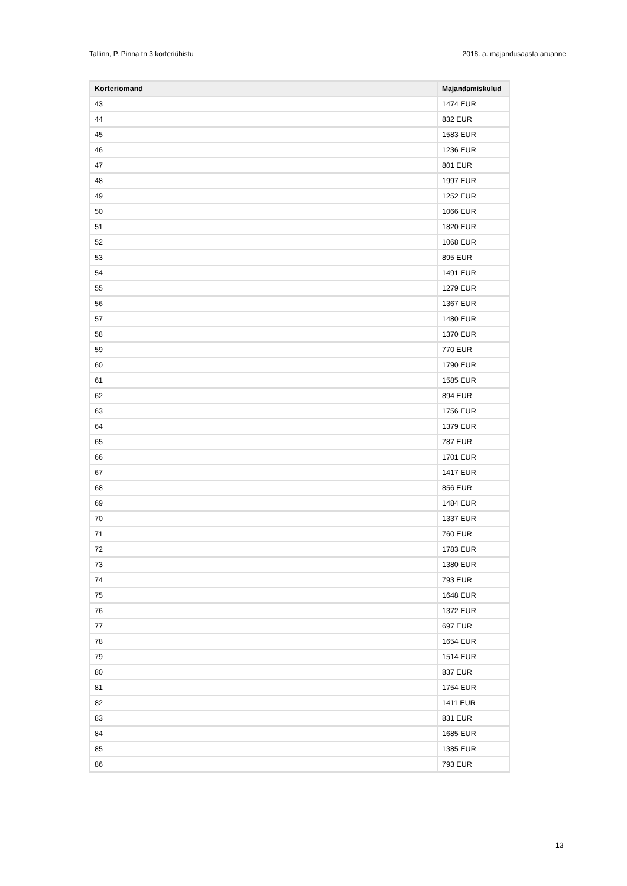Tallinn, P. Pinna tn 3 korteriühistu 2018. a. majandusaasta aruanne
| Korteriomand | Majandamiskulud |
| --- | --- |
| 43 | 1474 EUR |
| 44 | 832 EUR |
| 45 | 1583 EUR |
| 46 | 1236 EUR |
| 47 | 801 EUR |
| 48 | 1997 EUR |
| 49 | 1252 EUR |
| 50 | 1066 EUR |
| 51 | 1820 EUR |
| 52 | 1068 EUR |
| 53 | 895 EUR |
| 54 | 1491 EUR |
| 55 | 1279 EUR |
| 56 | 1367 EUR |
| 57 | 1480 EUR |
| 58 | 1370 EUR |
| 59 | 770 EUR |
| 60 | 1790 EUR |
| 61 | 1585 EUR |
| 62 | 894 EUR |
| 63 | 1756 EUR |
| 64 | 1379 EUR |
| 65 | 787 EUR |
| 66 | 1701 EUR |
| 67 | 1417 EUR |
| 68 | 856 EUR |
| 69 | 1484 EUR |
| 70 | 1337 EUR |
| 71 | 760 EUR |
| 72 | 1783 EUR |
| 73 | 1380 EUR |
| 74 | 793 EUR |
| 75 | 1648 EUR |
| 76 | 1372 EUR |
| 77 | 697 EUR |
| 78 | 1654 EUR |
| 79 | 1514 EUR |
| 80 | 837 EUR |
| 81 | 1754 EUR |
| 82 | 1411 EUR |
| 83 | 831 EUR |
| 84 | 1685 EUR |
| 85 | 1385 EUR |
| 86 | 793 EUR |
13